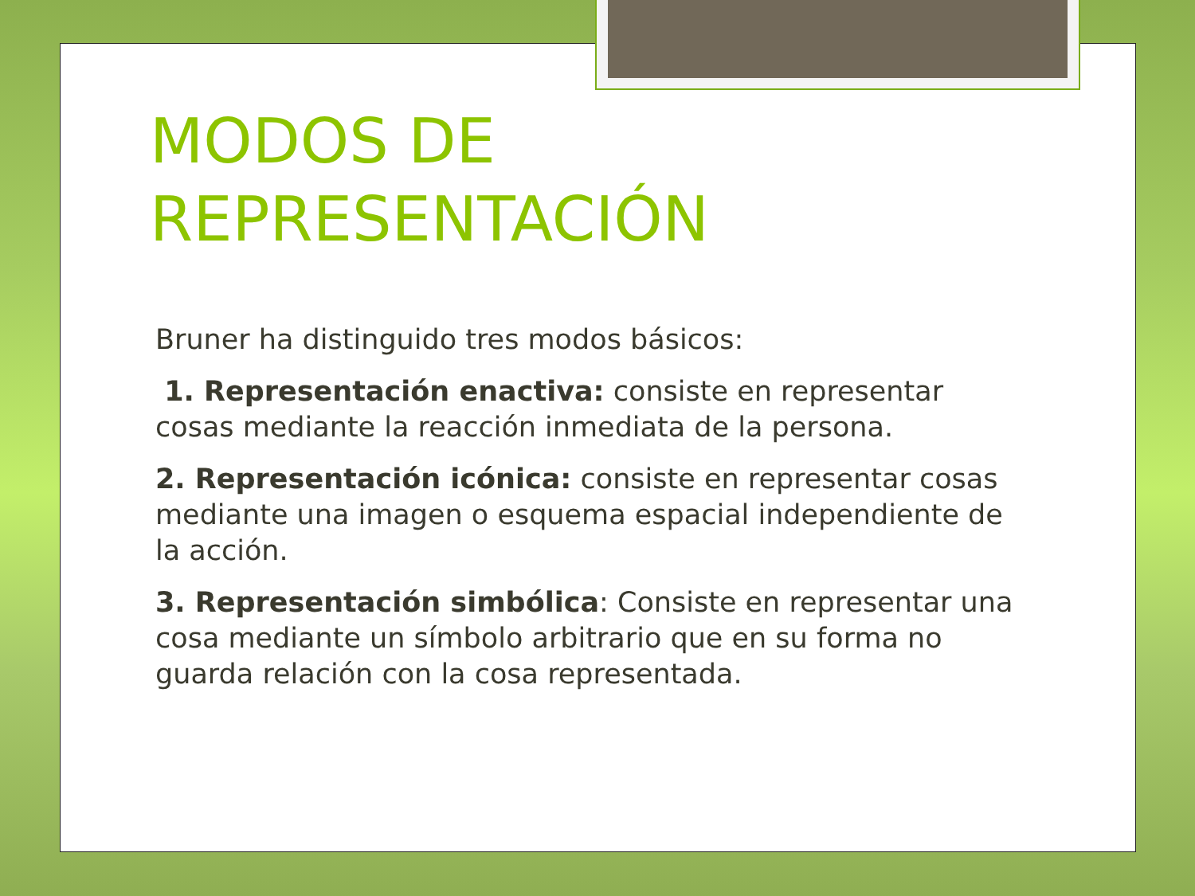MODOS DE
REPRESENTACIÓN
Bruner ha distinguido tres modos básicos:
1. Representación enactiva: consiste en representar cosas mediante la reacción inmediata de la persona.
2. Representación icónica: consiste en representar cosas mediante una imagen o esquema espacial independiente de la acción.
3. Representación simbólica: Consiste en representar una cosa mediante un símbolo arbitrario que en su forma no guarda relación con la cosa representada.